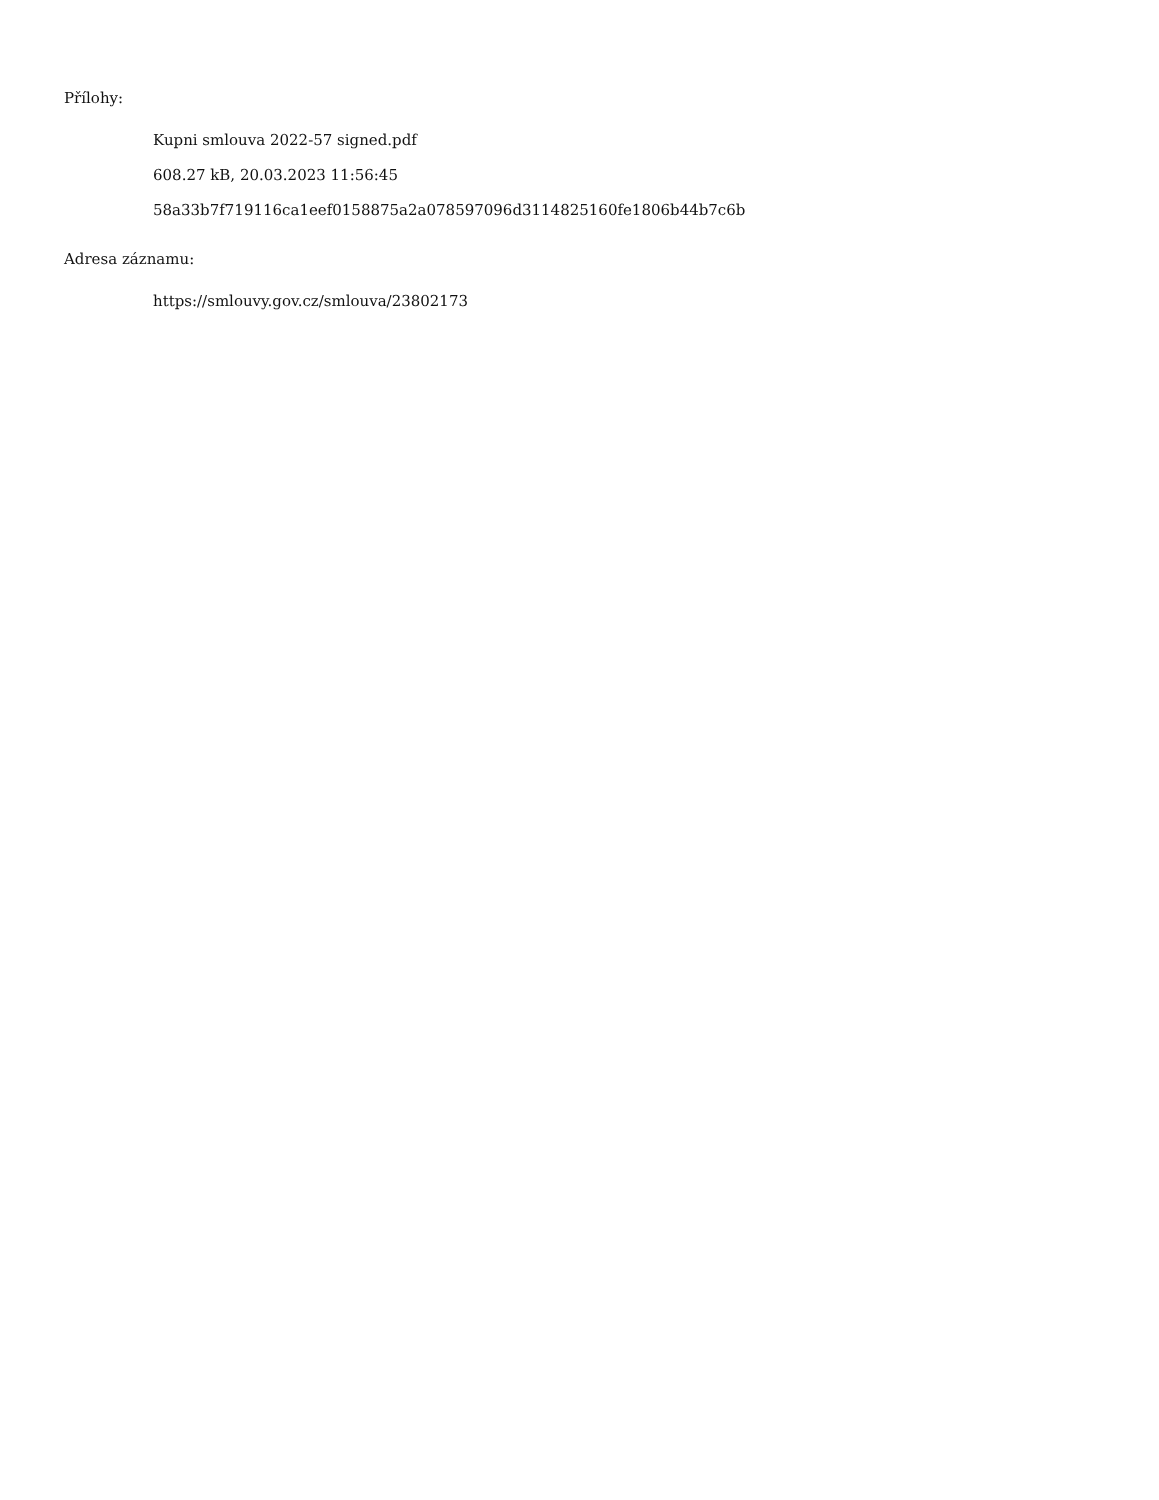Přílohy:
Kupni smlouva 2022-57 signed.pdf
608.27 kB, 20.03.2023 11:56:45
58a33b7f719116ca1eef0158875a2a078597096d3114825160fe1806b44b7c6b
Adresa záznamu:
https://smlouvy.gov.cz/smlouva/23802173